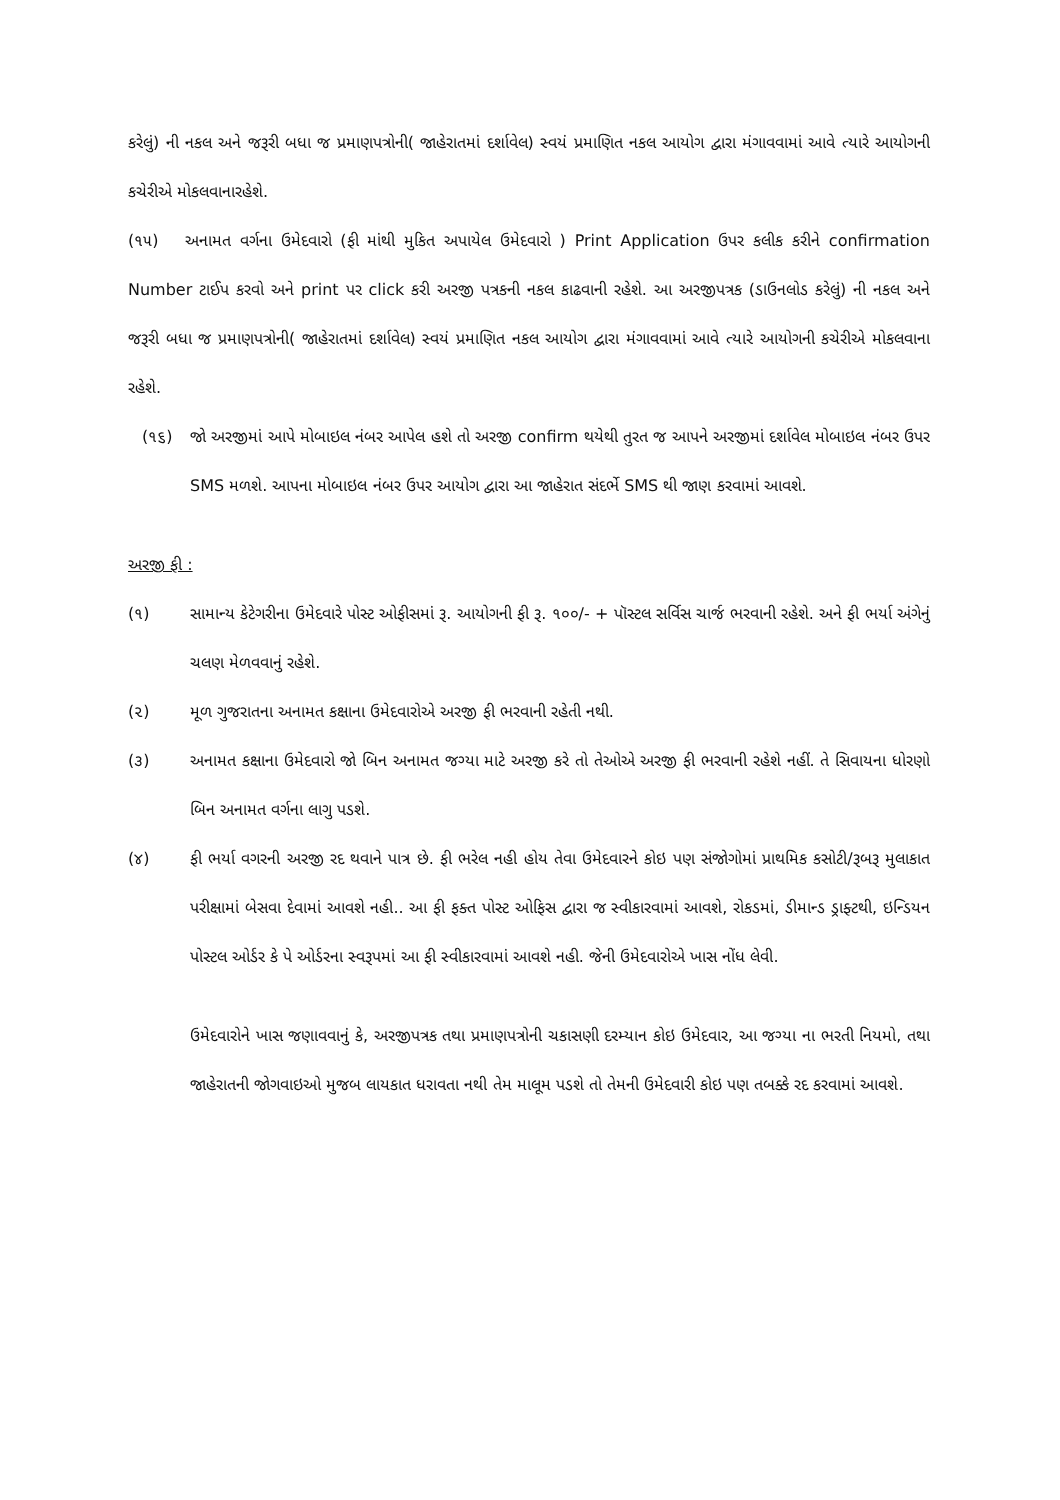કરેલું) ની નકલ અને જરૂરી બધા જ પ્રમાણપત્રોની( જાહેરાતમાં દર્શાવેલ) સ્વયં પ્રમાણિત નકલ આયોગ દ્વારા મંગાવવામાં આવે ત્યારે આયોગની કચેરીએ મોકલવાનારહેશે.
(૧૫) અનામત વર્ગના ઉમેદવારો (ફી માંથી મુકિત અપાયેલ ઉમેદવારો ) Print Application ઉપર કલીક કરીને confirmation Number ટાઈપ કરવો અને print પર click કરી અરજી પત્રકની નકલ કાઢવાની રહેશે. આ અરજીપત્રક (ડાઉનલોડ કરેલું) ની નકલ અને જરૂરી બધા જ પ્રમાણપત્રોની( જાહેરાતમાં દર્શાવેલ) સ્વયં પ્રમાણિત નકલ આયોગ દ્વારા મંગાવવામાં આવે ત્યારે આયોગની કચેરીએ મોકલવાના રહેશે.
(૧૬) જો અરજીમાં આપે મોબાઇલ નંબર આપેલ હશે તો અરજી confirm થયેથી તુરત જ આપને અરજીમાં દર્શાવેલ મોબાઇલ નંબર ઉપર SMS મળશે. આપના મોબાઇલ નંબર ઉપર આયોગ દ્વારા આ જાહેરાત સંદર્ભે SMS થી જાણ કરવામાં આવશે.
અરજી ફી :
(૧) સામાન્ય કેટેગરીના ઉમેદવારે પોસ્ટ ઓફીસમાં રૂ. આયોગની ફી રૂ. ૧૦૦/- + પૉસ્ટલ સર્વિસ ચાર્જ ભરવાની રહેશે. અને ફી ભર્યા અંગેનું ચલણ મેળવવાનું રહેશે.
(૨) મૂળ ગુજરાતના અનામત કક્ષાના ઉમેદવારોએ અરજી ફી ભરવાની રહેતી નથી.
(૩) અનામત કક્ષાના ઉમેદવારો જો બિન અનામત જગ્યા માટે અરજી કરે તો તેઓએ અરજી ફી ભરવાની રહેશે નહીં. તે સિવાયના ધોરણો બિન અનામત વર્ગના લાગુ પડશે.
(૪) ફી ભર્યા વગરની અરજી રદ થવાને પાત્ર છે. ફી ભરેલ નહી હોય તેવા ઉમેદવારને કોઇ પણ સંજોગોમાં પ્રાથમિક કસોટી/રૂબરૂ મુલાકાત પરીક્ષામાં બેસવા દેવામાં આવશે નહી.. આ ફી ફક્ત પોસ્ટ ઓફિસ દ્વારા જ સ્વીકારવામાં આવશે, રોકડમાં, ડીમાન્ડ ડ્રાફ્ટથી, ઇન્ડિયન પોસ્ટલ ઓર્ડર કે પે ઓર્ડરના સ્વરૂપમાં આ ફી સ્વીકારવામાં આવશે નહી. જેની ઉમેદવારોએ ખાસ નોંધ લેવી.
ઉમેદવારોને ખાસ જણાવવાનું કે, અરજીપત્રક તથા પ્રમાણપત્રોની ચકાસણી દરમ્યાન કોઇ ઉમેદવાર, આ જગ્યા ના ભરતી નિયમો, તથા જાહેરાતની જોગવાઇઓ મુજબ લાયકાત ધરાવતા નથી તેમ માલૂમ પડશે તો તેમની ઉમેદવારી કોઇ પણ તબક્કે રદ કરવામાં આવશે.